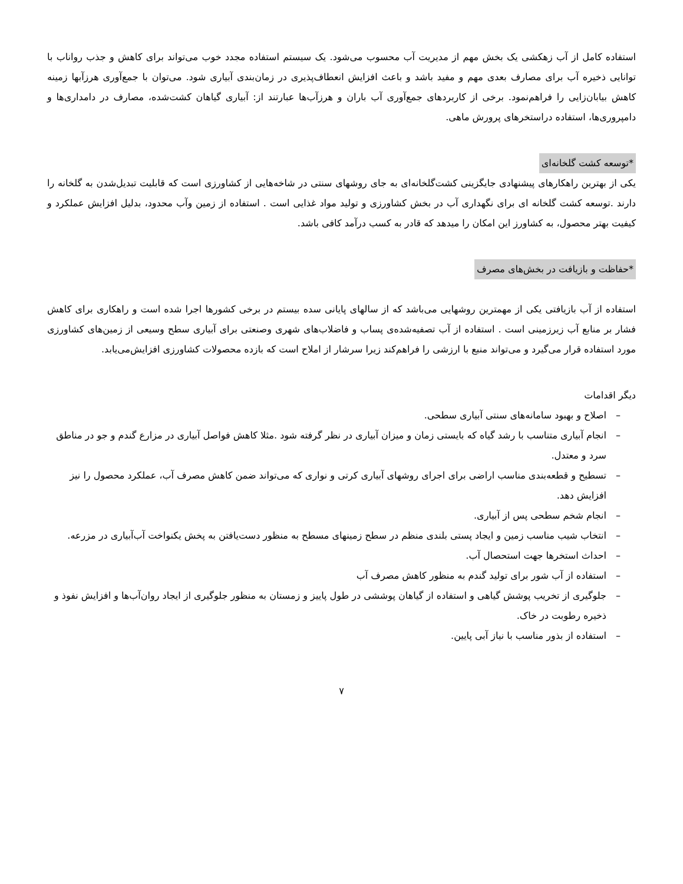استفاده کامل از آب زهکشی یک بخش مهم از مدیریت آب محسوب می‌شود. یک سیستم استفاده مجدد خوب می‌تواند برای کاهش و جذب رواناب با توانایی ذخیره آب برای مصارف بعدی مهم و مفید باشد و باعث افزایش انعطاف‌پذیری در زمان‌بندی آبیاری شود. می‌توان با جمع‌آوری هرزآبها زمینه کاهش بیابان‌زایی را فراهم‌نمود. برخی از کاربردهای جمع‌آوری آب باران و هرزآب‌ها عبارتند از: آبیاری گیاهان کشت‌شده، مصارف در دامداری‌ها و دامپروری‌ها، استفاده دراستخرهای پرورش ماهی.
*توسعه کشت گلخانه‌ای
یکی از بهترین راهکارهای پیشنهادی جایگزینی کشت‌گلخانه‌ای به جای روشهای سنتی در شاخه‌هایی از کشاورزی است که قابلیت تبدیل‌شدن به گلخانه را دارند .توسعه کشت گلخانه ای برای نگهداری آب در بخش کشاورزی و تولید مواد غذایی است . استفاده از زمین وآب محدود، بدلیل افزایش عملکرد و کیفیت بهتر محصول، به کشاورز این امکان را میدهد که قادر به کسب درآمد کافی باشد.
*حفاظت و بازیافت در بخش‌های مصرف
استفاده از آب بازیافتی یکی از مهمترین روشهایی می‌باشد که از سالهای پایانی سده بیستم در برخی کشورها اجرا شده است و راهکاری برای کاهش فشار بر منابع آب زیرزمینی است . استفاده از آب تصفیه‌شده‌ی پساب و فاضلاب‌های شهری وصنعتی برای آبیاری سطح وسیعی از زمین‌های کشاورزی مورد استفاده قرار می‌گیرد و می‌تواند منبع با ارزشی را فراهم‌کند زیرا سرشار از املاح است که بازده محصولات کشاورزی افزایش‌می‌یابد.
دیگر اقدامات
– اصلاح و بهبود سامانه‌های سنتی آبیاری سطحی.
– انجام آبیاری متناسب با رشد گیاه که بایستی زمان و میزان آبیاری در نظر گرفته شود .مثلا کاهش فواصل آبیاری در مزارع گندم و جو در مناطق سرد و معتدل.
– تسطیح و قطعه‌بندی مناسب اراضی برای اجرای روشهای آبیاری کرتی و نواری که می‌تواند ضمن کاهش مصرف آب، عملکرد محصول را نیز افزایش دهد.
– انجام شخم سطحی پس از آبیاری.
– انتخاب شیب مناسب زمین و ایجاد پستی بلندی منظم در سطح زمینهای مسطح به منظور دست‌یافتن به پخش یکنواخت آب‌آبیاری در مزرعه.
– احداث استخرها جهت استحصال آب.
– استفاده از آب شور برای تولید گندم به منظور کاهش مصرف آب
– جلوگیری از تخریب پوشش گیاهی و استفاده از گیاهان پوششی در طول پاییز و زمستان به منظور جلوگیری از ایجاد روان‌آب‌ها و افزایش نفوذ و ذخیره رطوبت در خاک.
– استفاده از بذور مناسب با نیاز آبی پایین.
۷